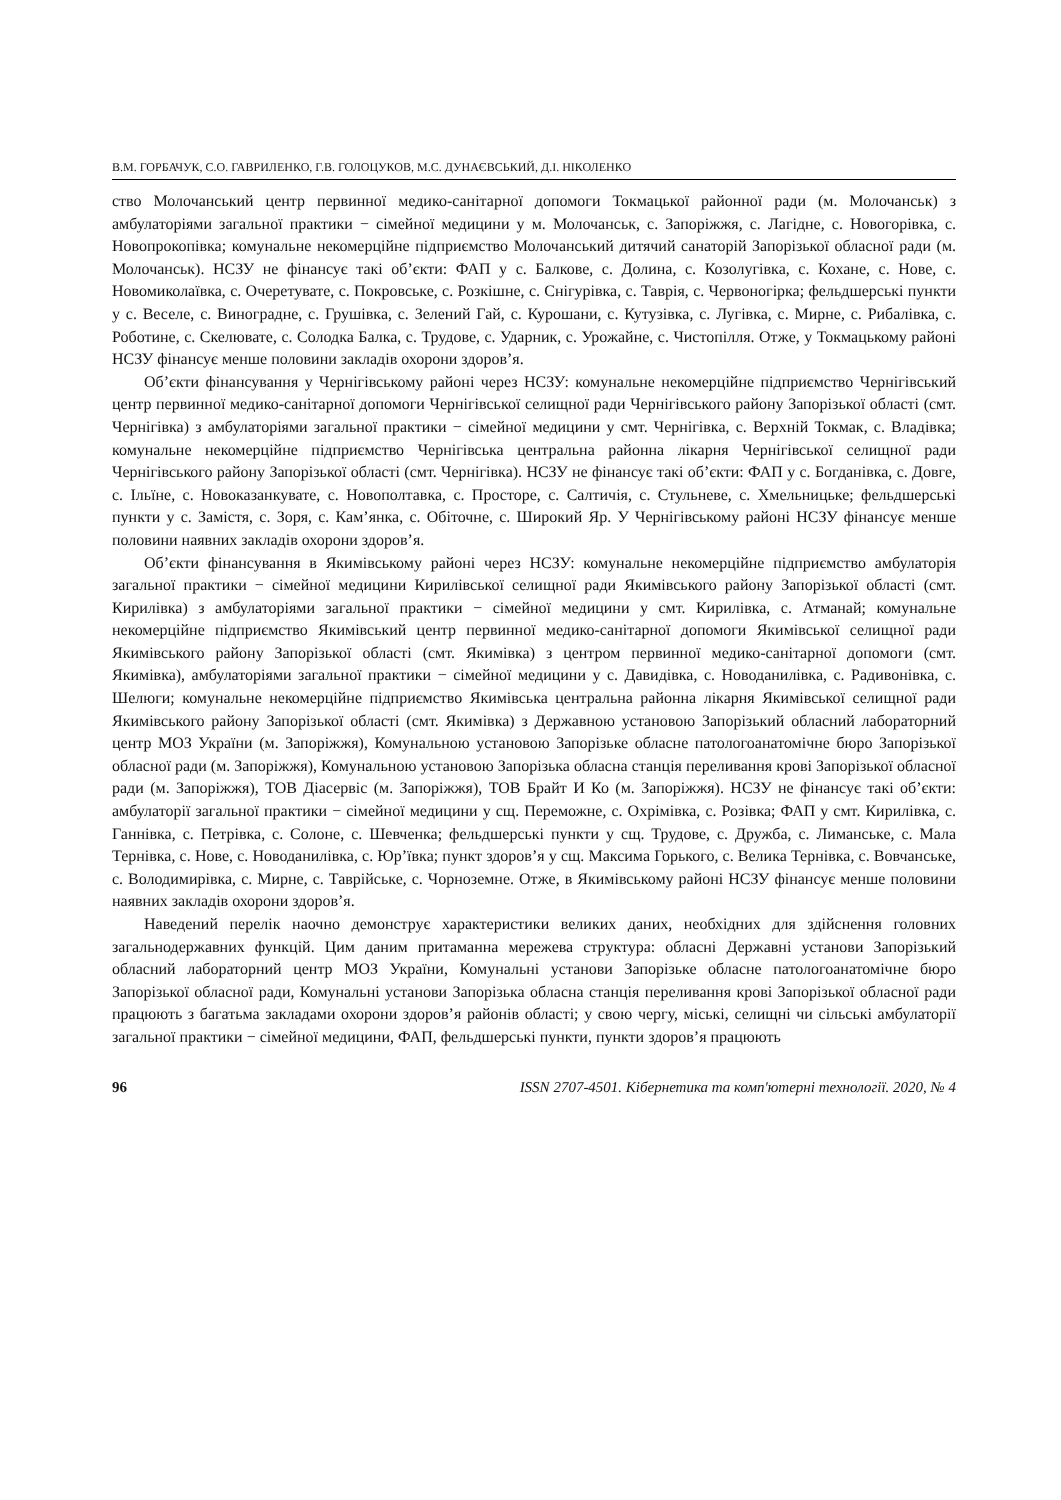В.М. ГОРБАЧУК, С.О. ГАВРИЛЕНКО, Г.В. ГОЛОЦУКОВ, М.С. ДУНАЄВСЬКИЙ, Д.І. НІКОЛЕНКО
ство Молочанський центр первинної медико-санітарної допомоги Токмацької районної ради (м. Молочанськ) з амбулаторіями загальної практики − сімейної медицини у м. Молочанськ, с. Запоріжжя, с. Лагідне, с. Новогорівка, с. Новопрокопівка; комунальне некомерційне підприємство Молочанський дитячий санаторій Запорізької обласної ради (м. Молочанськ). НСЗУ не фінансує такі об’єкти: ФАП у с. Балкове, с. Долина, с. Козолугівка, с. Кохане, с. Нове, с. Новомиколаївка, с. Очеретувате, с. Покровське, с. Розкішне, с. Снігурівка, с. Таврія, с. Червоногірка; фельдшерські пункти у с. Веселе, с. Виноградне, с. Грушівка, с. Зелений Гай, с. Курошани, с. Кутузівка, с. Лугівка, с. Мирне, с. Рибалівка, с. Роботине, с. Скелювате, с. Солодка Балка, с. Трудове, с. Ударник, с. Урожайне, с. Чистопілля. Отже, у Токмацькому районі НСЗУ фінансує менше половини закладів охорони здоров’я.
Об’єкти фінансування у Чернігівському районі через НСЗУ: комунальне некомерційне підприємство Чернігівський центр первинної медико-санітарної допомоги Чернігівської селищної ради Чернігівського району Запорізької області (смт. Чернігівка) з амбулаторіями загальної практики − сімейної медицини у смт. Чернігівка, с. Верхній Токмак, с. Владівка; комунальне некомерційне підприємство Чернігівська центральна районна лікарня Чернігівської селищної ради Чернігівського району Запорізької області (смт. Чернігівка). НСЗУ не фінансує такі об’єкти: ФАП у с. Богданівка, с. Довге, с. Ільїне, с. Новоказанкувате, с. Новополтавка, с. Просторе, с. Салтичія, с. Стульневе, с. Хмельницьке; фельдшерські пункти у с. Замістя, с. Зоря, с. Кам’янка, с. Обіточне, с. Широкий Яр. У Чернігівському районі НСЗУ фінансує менше половини наявних закладів охорони здоров’я.
Об’єкти фінансування в Якимівському районі через НСЗУ: комунальне некомерційне підприємство амбулаторія загальної практики − сімейної медицини Кирилівської селищної ради Якимівського району Запорізької області (смт. Кирилівка) з амбулаторіями загальної практики − сімейної медицини у смт. Кирилівка, с. Атманай; комунальне некомерційне підприємство Якимівський центр первинної медико-санітарної допомоги Якимівської селищної ради Якимівського району Запорізької області (смт. Якимівка) з центром первинної медико-санітарної допомоги (смт. Якимівка), амбулаторіями загальної практики − сімейної медицини у с. Давидівка, с. Новоданилівка, с. Радивонівка, с. Шелюги; комунальне некомерційне підприємство Якимівська центральна районна лікарня Якимівської селищної ради Якимівського району Запорізької області (смт. Якимівка) з Державною установою Запорізький обласний лабораторний центр МОЗ України (м. Запоріжжя), Комунальною установою Запорізьке обласне патологоанатомічне бюро Запорізької обласної ради (м. Запоріжжя), Комунальною установою Запорізька обласна станція переливання крові Запорізької обласної ради (м. Запоріжжя), ТОВ Діасервіс (м. Запоріжжя), ТОВ Брайт И Ко (м. Запоріжжя). НСЗУ не фінансує такі об’єкти: амбулаторії загальної практики − сімейної медицини у сщ. Переможне, с. Охрімівка, с. Розівка; ФАП у смт. Кирилівка, с. Ганнівка, с. Петрівка, с. Солоне, с. Шевченка; фельдшерські пункти у сщ. Трудове, с. Дружба, с. Лиманське, с. Мала Тернівка, с. Нове, с. Новоданилівка, с. Юр’ївка; пункт здоров’я у сщ. Максима Горького, с. Велика Тернівка, с. Вовчанське, с. Володимирівка, с. Мирне, с. Таврійське, с. Чорноземне. Отже, в Якимівському районі НСЗУ фінансує менше половини наявних закладів охорони здоров’я.
Наведений перелік наочно демонструє характеристики великих даних, необхідних для здійснення головних загальнодержавних функцій. Цим даним притаманна мережева структура: обласні Державні установи Запорізький обласний лабораторний центр МОЗ України, Комунальні установи Запорізьке обласне патологоанатомічне бюро Запорізької обласної ради, Комунальні установи Запорізька обласна станція переливання крові Запорізької обласної ради працюють з багатьма закладами охорони здоров’я районів області; у свою чергу, міські, селищні чи сільські амбулаторії загальної практики − сімейної медицини, ФАП, фельдшерські пункти, пункти здоров’я працюють
96 ISSN 2707-4501. Кібернетика та комп'ютерні технології. 2020, № 4